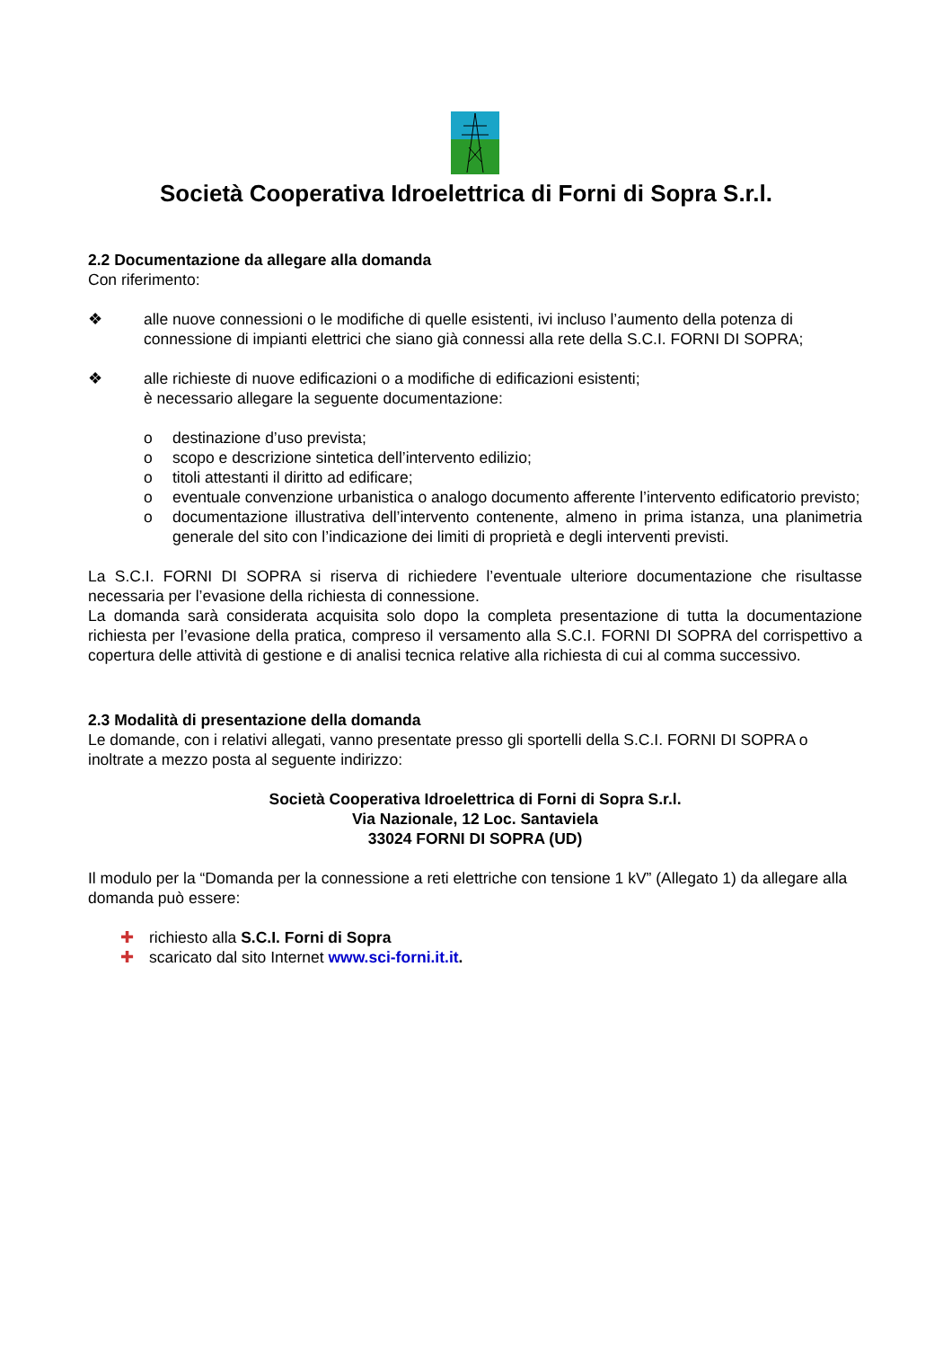Società Cooperativa Idroelettrica di Forni di Sopra S.r.l.
2.2 Documentazione da allegare alla domanda
Con riferimento:
❖ alle nuove connessioni o le modifiche di quelle esistenti, ivi incluso l’aumento della potenza di connessione di impianti elettrici che siano già connessi alla rete della S.C.I. FORNI DI SOPRA;
❖ alle richieste di nuove edificazioni o a modifiche di edificazioni esistenti;
è necessario allegare la seguente documentazione:
o destinazione d’uso prevista;
o scopo e descrizione sintetica dell’intervento edilizio;
o titoli attestanti il diritto ad edificare;
o eventuale convenzione urbanistica o analogo documento afferente l’intervento edificatorio previsto;
o documentazione illustrativa dell’intervento contenente, almeno in prima istanza, una planimetria generale del sito con l’indicazione dei limiti di proprietà e degli interventi previsti.
La S.C.I. FORNI DI SOPRA si riserva di richiedere l’eventuale ulteriore documentazione che risultasse necessaria per l’evasione della richiesta di connessione.
La domanda sarà considerata acquisita solo dopo la completa presentazione di tutta la documentazione richiesta per l’evasione della pratica, compreso il versamento alla S.C.I. FORNI DI SOPRA del corrispettivo a copertura delle attività di gestione e di analisi tecnica relative alla richiesta di cui al comma successivo.
2.3 Modalità di presentazione della domanda
Le domande, con i relativi allegati, vanno presentate presso gli sportelli della S.C.I. FORNI DI SOPRA o inoltrate a mezzo posta al seguente indirizzo:
Società Cooperativa Idroelettrica di Forni di Sopra S.r.l.
Via Nazionale, 12 Loc. Santaviela
33024 FORNI DI SOPRA (UD)
Il modulo per la “Domanda per la connessione a reti elettriche con tensione 1 kV” (Allegato 1) da allegare alla domanda può essere:
✚ richiesto alla S.C.I. Forni di Sopra
✚ scaricato dal sito Internet www.sci-forni.it.it.